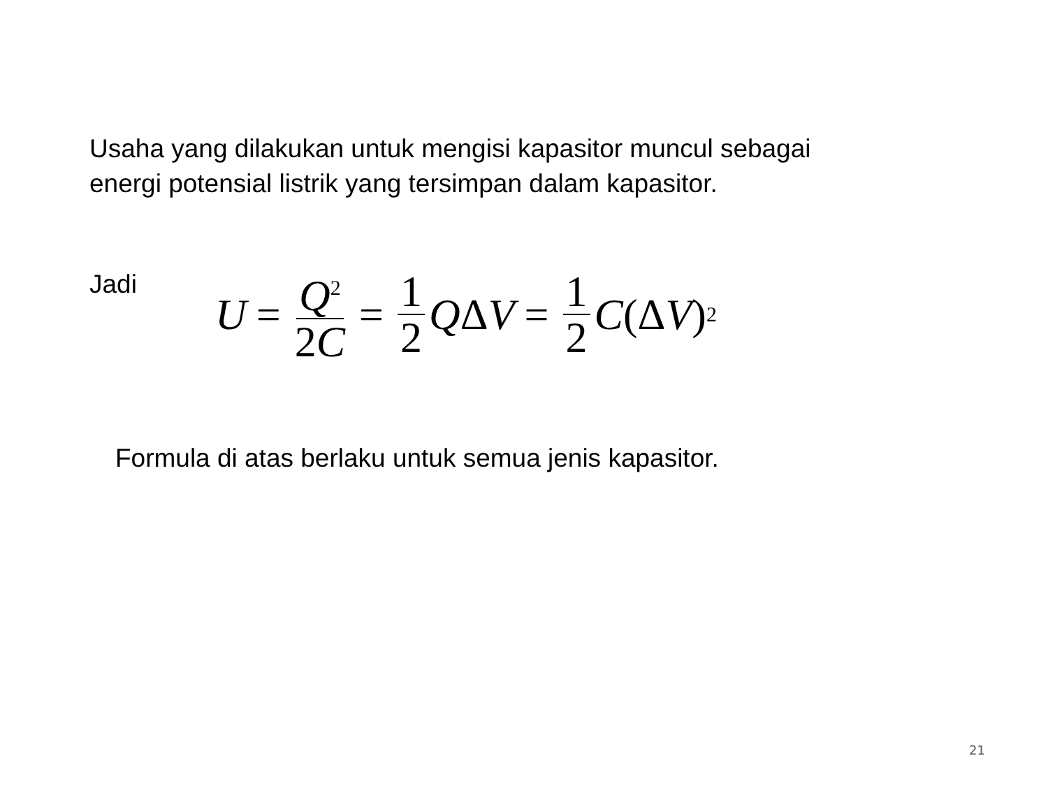Usaha yang dilakukan untuk mengisi kapasitor muncul sebagai energi potensial listrik yang tersimpan dalam kapasitor.
Jadi
U = Q<sup>2</sup> 2C = 1 2 Q Δ V = 1 2 C (Δ V)<sup>2</sup>
Formula di atas berlaku untuk semua jenis kapasitor.
21